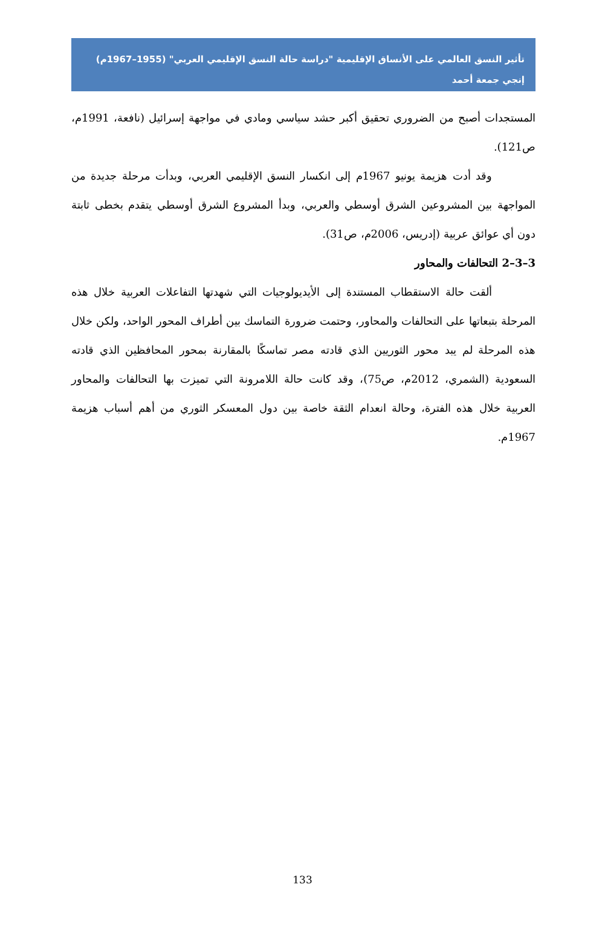تأثير النسق العالمي على الأنساق الإقليمية "دراسة حالة النسق الإقليمي العربي" (1955–1967م)
إنجي جمعة أحمد
المستجدات أصبح من الضروري تحقيق أكبر حشد سياسي ومادي في مواجهة إسرائيل (نافعة، 1991م، ص121).
وقد أدت هزيمة يونيو 1967م إلى انكسار النسق الإقليمي العربي، وبدأت مرحلة جديدة من المواجهة بين المشروعين الشرق أوسطي والعربي، وبدأ المشروع الشرق أوسطي يتقدم بخطى ثابتة دون أي عوائق عربية (إدريس، 2006م، ص31).
3–3–2 التحالفات والمحاور
ألقت حالة الاستقطاب المستندة إلى الأيديولوجيات التي شهدتها التفاعلات العربية خلال هذه المرحلة بتبعاتها على التحالفات والمحاور، وحتمت ضرورة التماسك بين أطراف المحور الواحد، ولكن خلال هذه المرحلة لم يبد محور الثوريين الذي قادته مصر تماسكًا بالمقارنة بمحور المحافظين الذي قادته السعودية (الشمري، 2012م، ص75)، وقد كانت حالة اللامرونة التي تميزت بها التحالفات والمحاور العربية خلال هذه الفترة، وحالة انعدام الثقة خاصة بين دول المعسكر الثوري من أهم أسباب هزيمة 1967م.
133